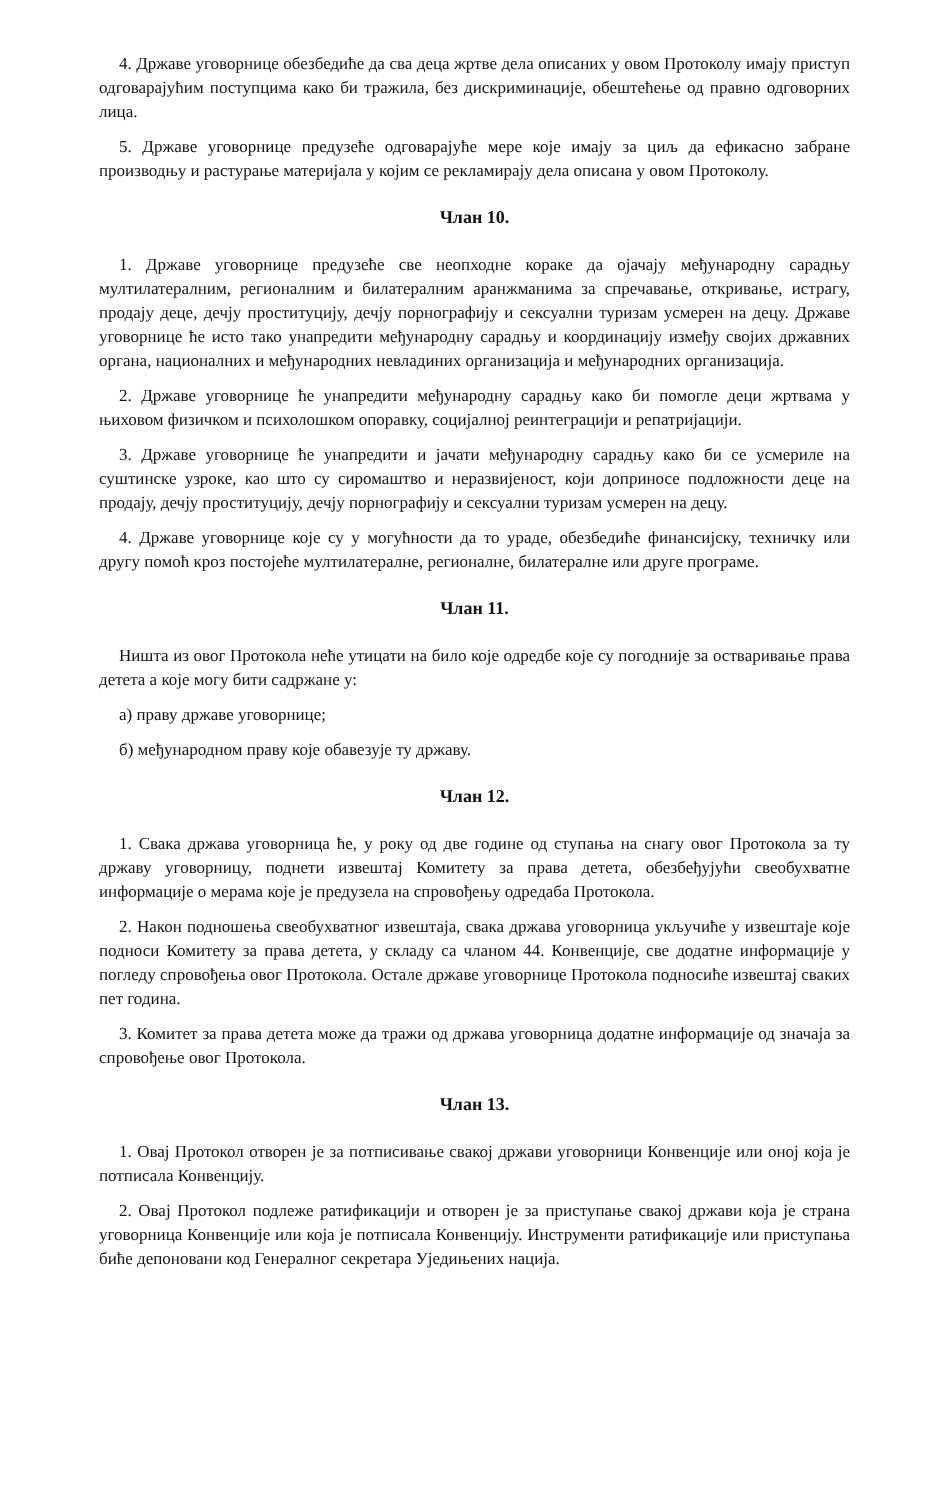4. Државе уговорнице обезбедиће да сва деца жртве дела описаних у овом Протоколу имају приступ одговарајућим поступцима како би тражила, без дискриминације, обештећење од правно одговорних лица.
5. Државе уговорнице предузеће одговарајуће мере које имају за циљ да ефикасно забране производњу и растурање материјала у којим се рекламирају дела описана у овом Протоколу.
Члан 10.
1. Државе уговорнице предузеће све неопходне кораке да ојачају међународну сарадњу мултилатералним, регионалним и билатералним аранжманима за спречавање, откривање, истрагу, продају деце, дечју проституцију, дечју порнографију и сексуални туризам усмерен на децу. Државе уговорнице ће исто тако унапредити међународну сарадњу и координацију између својих државних органа, националних и међународних невладиних организација и међународних организација.
2. Државе уговорнице ће унапредити међународну сарадњу како би помогле деци жртвама у њиховом физичком и психолошком опоравку, социјалној реинтеграцији и репатријацији.
3. Државе уговорнице ће унапредити и јачати међународну сарадњу како би се усмериле на суштинске узроке, као што су сиромаштво и неразвијеност, који доприносе подложности деце на продају, дечју проституцију, дечју порнографију и сексуални туризам усмерен на децу.
4. Државе уговорнице које су у могућности да то ураде, обезбедиће финансијску, техничку или другу помоћ кроз постојеће мултилатералне, регионалне, билатералне или друге програме.
Члан 11.
Ништа из овог Протокола неће утицати на било које одредбе које су погодније за остваривање права детета а које могу бити садржане у:
а) праву државе уговорнице;
б) међународном праву које обавезује ту државу.
Члан 12.
1. Свака држава уговорница ће, у року од две године од ступања на снагу овог Протокола за ту државу уговорницу, поднети извештај Комитету за права детета, обезбеђујући свеобухватне информације о мерама које је предузела на спровођењу одредаба Протокола.
2. Након подношења свеобухватног извештаја, свака држава уговорница укључиће у извештаје које подноси Комитету за права детета, у складу са чланом 44. Конвенције, све додатне информације у погледу спровођења овог Протокола. Остале државе уговорнице Протокола подносиће извештај сваких пет година.
3. Комитет за права детета може да тражи од држава уговорница додатне информације од значаја за спровођење овог Протокола.
Члан 13.
1. Овај Протокол отворен је за потписивање свакој држави уговорници Конвенције или оној која је потписала Конвенцију.
2. Овај Протокол подлеже ратификацији и отворен је за приступање свакој држави која је страна уговорница Конвенције или која је потписала Конвенцију. Инструменти ратификације или приступања биће депоновани код Генералног секретара Уједињених нација.